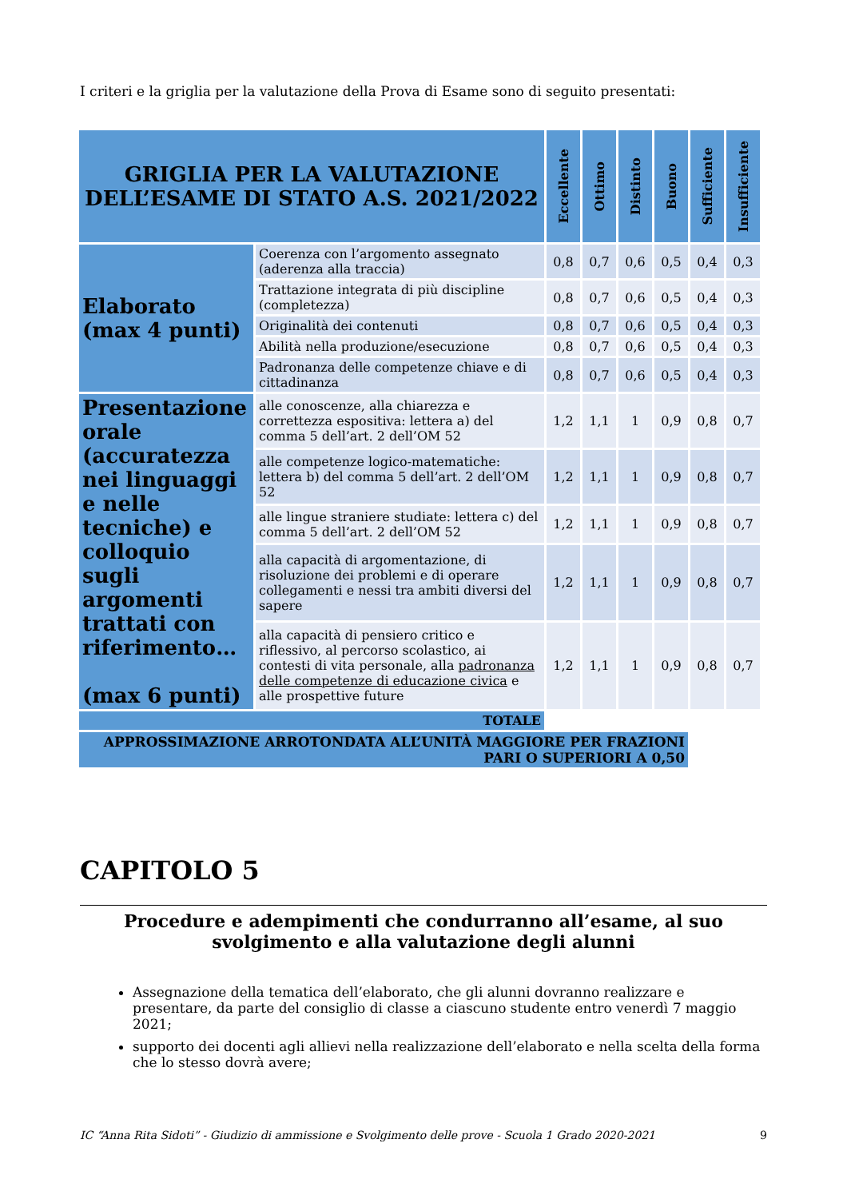I criteri e la griglia per la valutazione della Prova di Esame sono di seguito presentati:
| GRIGLIA PER LA VALUTAZIONE DELL’ESAME DI STATO A.S. 2021/2022 | | Eccellente | Ottimo | Distinto | Buono | Sufficiente | Insufficiente |
| --- | --- | --- | --- | --- | --- | --- | --- |
| Elaborato (max 4 punti) | Coerenza con l’argomento assegnato (aderenza alla traccia) | 0,8 | 0,7 | 0,6 | 0,5 | 0,4 | 0,3 |
| | Trattazione integrata di più discipline (completezza) | 0,8 | 0,7 | 0,6 | 0,5 | 0,4 | 0,3 |
| | Originalità dei contenuti | 0,8 | 0,7 | 0,6 | 0,5 | 0,4 | 0,3 |
| | Abilità nella produzione/esecuzione | 0,8 | 0,7 | 0,6 | 0,5 | 0,4 | 0,3 |
| | Padronanza delle competenze chiave e di cittadinanza | 0,8 | 0,7 | 0,6 | 0,5 | 0,4 | 0,3 |
| Presentazione orale (accuratezza nei linguaggi e nelle tecniche) e colloquio sugli argomenti trattati con riferimento… (max 6 punti) | alle conoscenze, alla chiarezza e correttezza espositiva: lettera a) del comma 5 dell’art. 2 dell’OM 52 | 1,2 | 1,1 | 1 | 0,9 | 0,8 | 0,7 |
| | alle competenze logico-matematiche: lettera b) del comma 5 dell’art. 2 dell’OM 52 | 1,2 | 1,1 | 1 | 0,9 | 0,8 | 0,7 |
| | alle lingue straniere studiate: lettera c) del comma 5 dell’art. 2 dell’OM 52 | 1,2 | 1,1 | 1 | 0,9 | 0,8 | 0,7 |
| | alla capacità di argomentazione, di risoluzione dei problemi e di operare collegamenti e nessi tra ambiti diversi del sapere | 1,2 | 1,1 | 1 | 0,9 | 0,8 | 0,7 |
| | alla capacità di pensiero critico e riflessivo, al percorso scolastico, ai contesti di vita personale, alla padronanza delle competenze di educazione civica e alle prospettive future | 1,2 | 1,1 | 1 | 0,9 | 0,8 | 0,7 |
| TOTALE | | | | | | | |
| APPROSSIMAZIONE ARROTONDATA ALL’UNITÀ MAGGIORE PER FRAZIONI PARI O SUPERIORI A 0,50 | | | | | | | |
CAPITOLO 5
Procedure e adempimenti che condurranno all’esame, al suo svolgimento e alla valutazione degli alunni
Assegnazione della tematica dell’elaborato, che gli alunni dovranno realizzare e presentare, da parte del consiglio di classe a ciascuno studente entro venerdì 7 maggio 2021;
supporto dei docenti agli allievi nella realizzazione dell’elaborato e nella scelta della forma che lo stesso dovrà avere;
IC “Anna Rita Sidoti” - Giudizio di ammissione e Svolgimento delle prove - Scuola 1 Grado 2020-2021 9